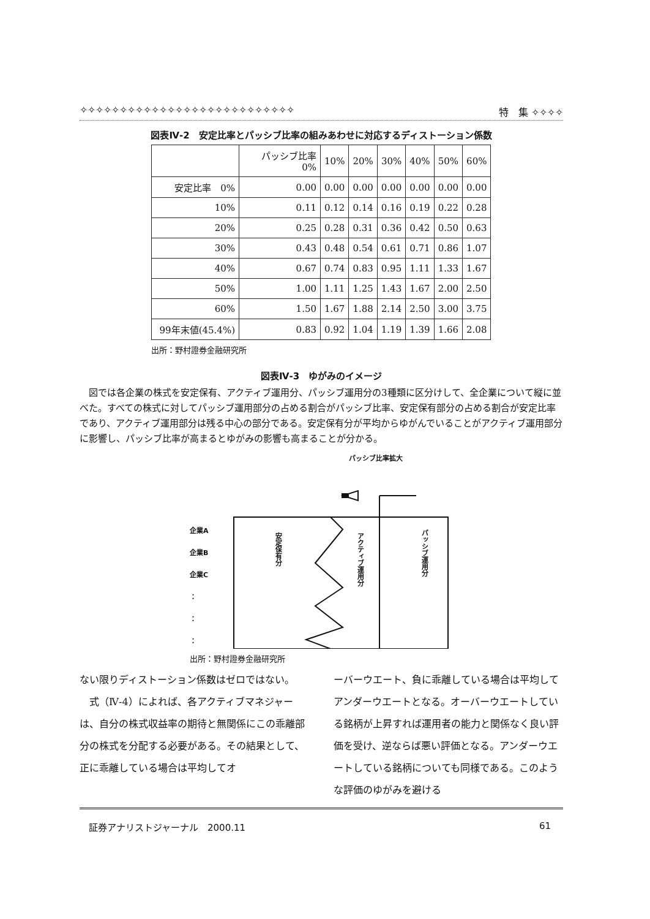✧✧✧✧✧✧✧✧✧✧✧✧✧✧✧✧✧✧✧✧✧✧✧✧✧✧✧ 特　集 ✧✧✧✧
図表Ⅳ-2　安定比率とパッシブ比率の組みあわせに対応するディストーション係数
| | パッシブ比率 0% | 10% | 20% | 30% | 40% | 50% | 60% |
| --- | --- | --- | --- | --- | --- | --- | --- |
| 安定比率 0% | 0.00 | 0.00 | 0.00 | 0.00 | 0.00 | 0.00 | 0.00 |
| 10% | 0.11 | 0.12 | 0.14 | 0.16 | 0.19 | 0.22 | 0.28 |
| 20% | 0.25 | 0.28 | 0.31 | 0.36 | 0.42 | 0.50 | 0.63 |
| 30% | 0.43 | 0.48 | 0.54 | 0.61 | 0.71 | 0.86 | 1.07 |
| 40% | 0.67 | 0.74 | 0.83 | 0.95 | 1.11 | 1.33 | 1.67 |
| 50% | 1.00 | 1.11 | 1.25 | 1.43 | 1.67 | 2.00 | 2.50 |
| 60% | 1.50 | 1.67 | 1.88 | 2.14 | 2.50 | 3.00 | 3.75 |
| 99年末値(45.4%) | 0.83 | 0.92 | 1.04 | 1.19 | 1.39 | 1.66 | 2.08 |
出所：野村證券金融研究所
図表Ⅳ-3　ゆがみのイメージ
図では各企業の株式を安定保有、アクティブ運用分、パッシブ運用分の3種類に区分けして、全企業について縦に並べた。すべての株式に対してパッシブ運用部分の占める割合がパッシブ比率、安定保有部分の占める割合が安定比率であり、アクティブ運用部分は残る中心の部分である。安定保有分が平均からゆがんでいることがアクティブ運用部分に影響し、パッシブ比率が高まるとゆがみの影響も高まることが分かる。
パッシブ比率拡大
企業A
企業B
企業C
：
：
：
安定保有分
アクティブ運用分
パッシブ運用分
出所：野村證券金融研究所
ない限りディストーション係数はゼロではない。
　式（Ⅳ-4）によれば、各アクティブマネジャーは、自分の株式収益率の期待と無関係にこの乖離部分の株式を分配する必要がある。その結果として、正に乖離している場合は平均してオ
ーバーウエート、負に乖離している場合は平均してアンダーウエートとなる。オーバーウエートしている銘柄が上昇すれば運用者の能力と関係なく良い評価を受け、逆ならば悪い評価となる。アンダーウエートしている銘柄についても同様である。このような評価のゆがみを避ける
証券アナリストジャーナル　2000.11 61